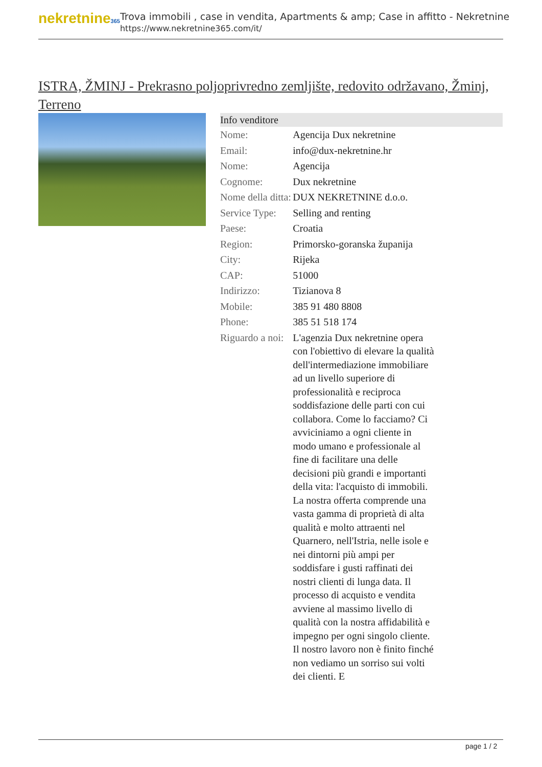nekretnine365
Trova immobili , case in vendita, Apartments & amp; Case in affitto - Nekretnine
https://www.nekretnine365.com/it/
ISTRA, ŽMINJ - Prekrasno poljoprivredno zemljište, redovito održavano, Žminj, Terreno
| Info venditore | |
| --- | --- |
| Nome: | Agencija Dux nekretnine |
| Email: | info@dux-nekretnine.hr |
| Nome: | Agencija |
| Cognome: | Dux nekretnine |
| Nome della ditta: | DUX NEKRETNINE d.o.o. |
| Service Type: | Selling and renting |
| Paese: | Croatia |
| Region: | Primorsko-goranska županija |
| City: | Rijeka |
| CAP: | 51000 |
| Indirizzo: | Tizianova 8 |
| Mobile: | 385 91 480 8808 |
| Phone: | 385 51 518 174 |
| Riguardo a noi: | L'agenzia Dux nekretnine opera con l'obiettivo di elevare la qualità dell'intermediazione immobiliare ad un livello superiore di professionalità e reciproca soddisfazione delle parti con cui collabora. Come lo facciamo? Ci avviciniamo a ogni cliente in modo umano e professionale al fine di facilitare una delle decisioni più grandi e importanti della vita: l'acquisto di immobili. La nostra offerta comprende una vasta gamma di proprietà di alta qualità e molto attraenti nel Quarnero, nell'Istria, nelle isole e nei dintorni più ampi per soddisfare i gusti raffinati dei nostri clienti di lunga data. Il processo di acquisto e vendita avviene al massimo livello di qualità con la nostra affidabilità e impegno per ogni singolo cliente. Il nostro lavoro non è finito finché non vediamo un sorriso sui volti dei clienti. E |
page 1 / 2